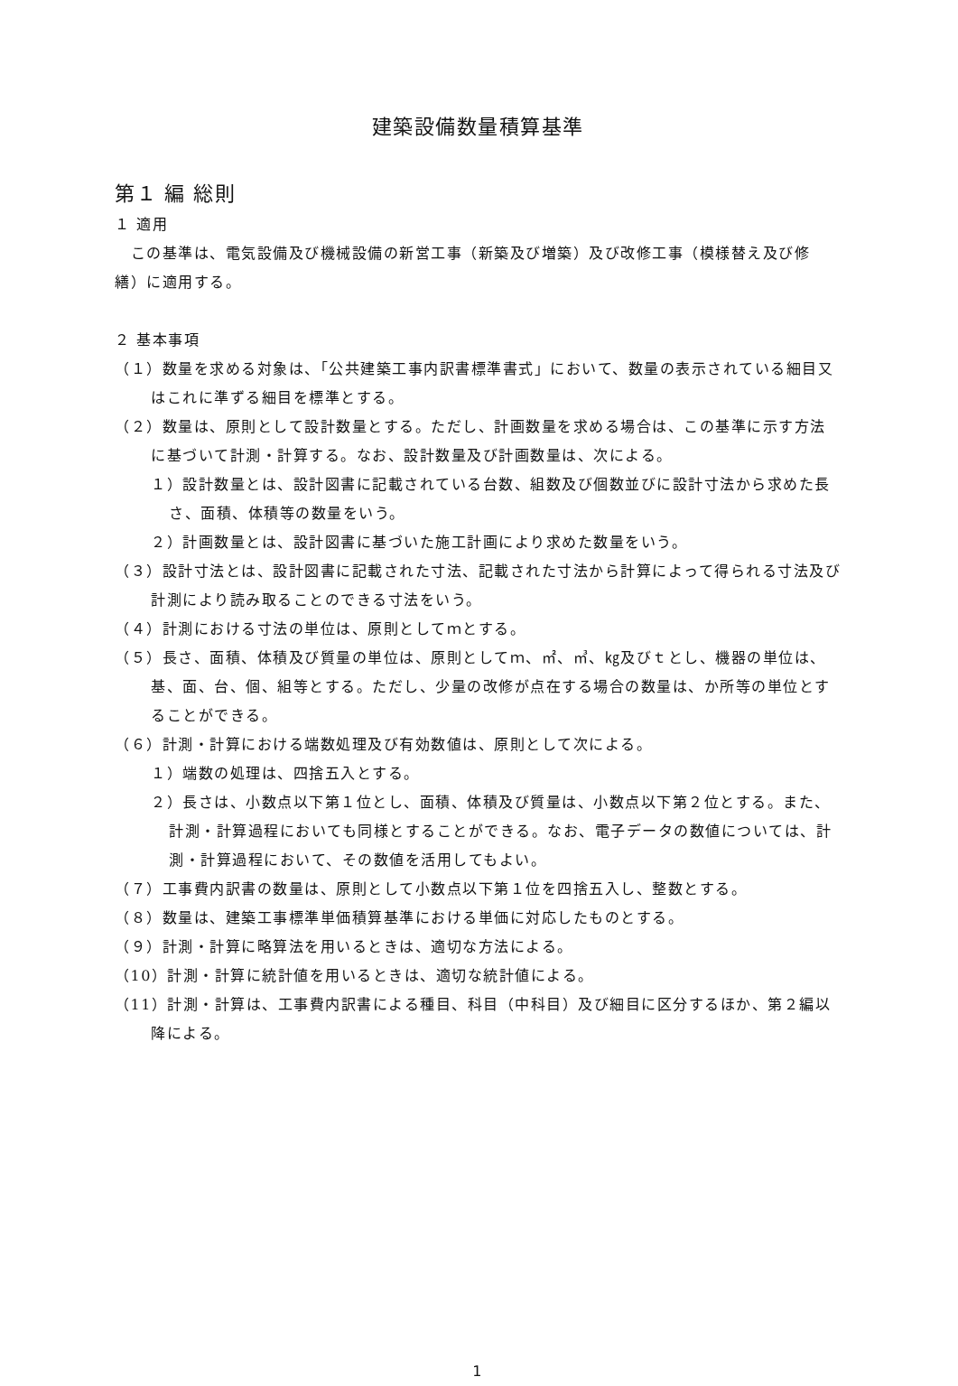建築設備数量積算基準
第１ 編 総則
１ 適用
　この基準は、電気設備及び機械設備の新営工事（新築及び増築）及び改修工事（模様替え及び修繕）に適用する。
２ 基本事項
（１）数量を求める対象は、「公共建築工事内訳書標準書式」において、数量の表示されている細目又はこれに準ずる細目を標準とする。
（２）数量は、原則として設計数量とする。ただし、計画数量を求める場合は、この基準に示す方法に基づいて計測・計算する。なお、設計数量及び計画数量は、次による。
１）設計数量とは、設計図書に記載されている台数、組数及び個数並びに設計寸法から求めた長さ、面積、体積等の数量をいう。
２）計画数量とは、設計図書に基づいた施工計画により求めた数量をいう。
（３）設計寸法とは、設計図書に記載された寸法、記載された寸法から計算によって得られる寸法及び計測により読み取ることのできる寸法をいう。
（４）計測における寸法の単位は、原則としてｍとする。
（５）長さ、面積、体積及び質量の単位は、原則としてｍ、㎡、㎥、㎏及びｔとし、機器の単位は、基、面、台、個、組等とする。ただし、少量の改修が点在する場合の数量は、か所等の単位とすることができる。
（６）計測・計算における端数処理及び有効数値は、原則として次による。
１）端数の処理は、四捨五入とする。
２）長さは、小数点以下第１位とし、面積、体積及び質量は、小数点以下第２位とする。また、計測・計算過程においても同様とすることができる。なお、電子データの数値については、計測・計算過程において、その数値を活用してもよい。
（７）工事費内訳書の数量は、原則として小数点以下第１位を四捨五入し、整数とする。
（８）数量は、建築工事標準単価積算基準における単価に対応したものとする。
（９）計測・計算に略算法を用いるときは、適切な方法による。
（10）計測・計算に統計値を用いるときは、適切な統計値による。
（11）計測・計算は、工事費内訳書による種目、科目（中科目）及び細目に区分するほか、第２編以降による。
1